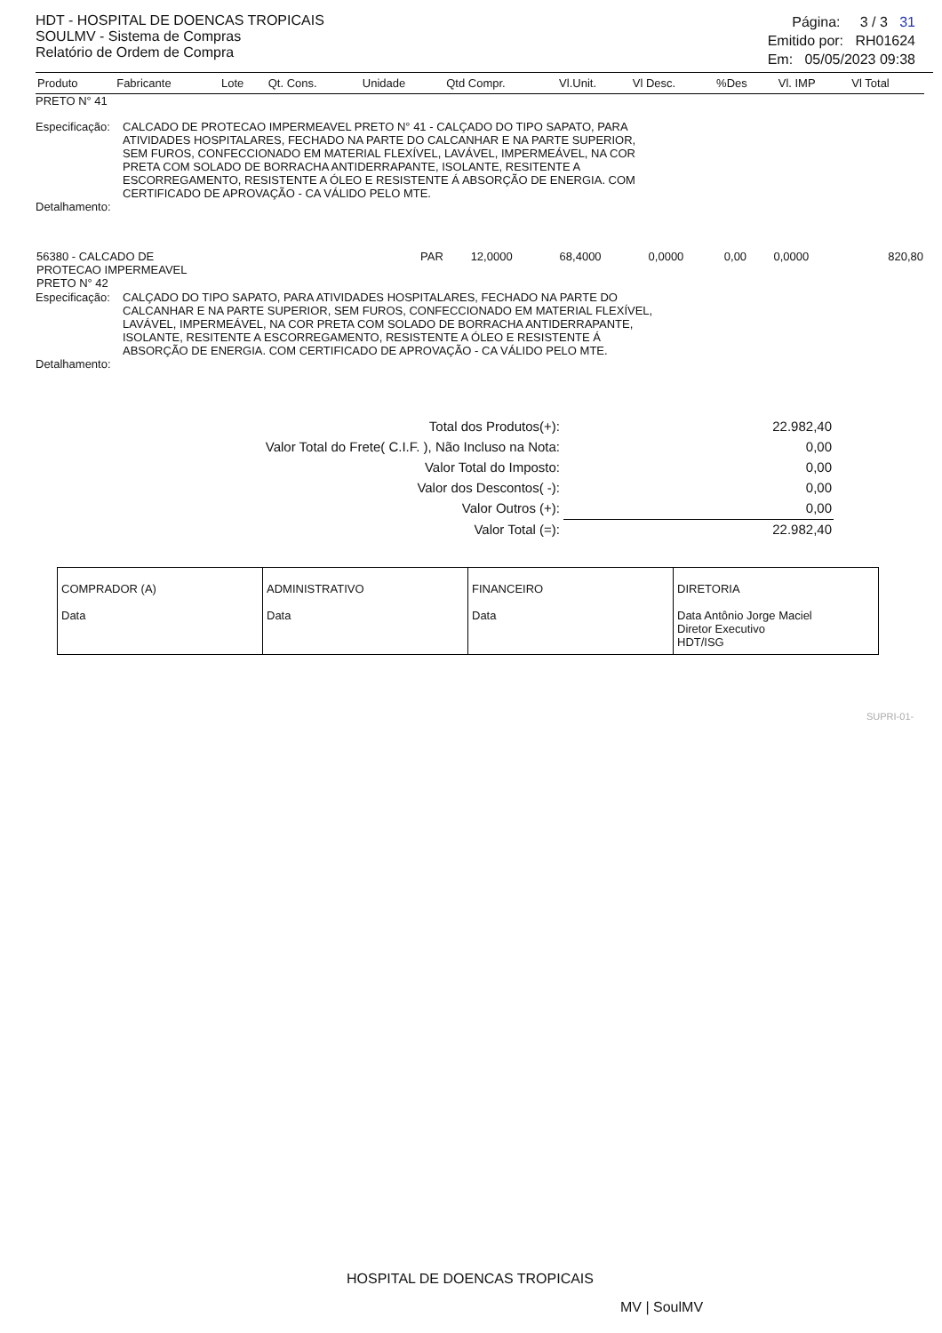HDT - HOSPITAL DE DOENCAS TROPICAIS
SOULMV - Sistema de Compras
Relatório de Ordem de Compra
Página: 3 / 3 31
Emitido por: RH01624
Em: 05/05/2023 09:38
| Produto | Fabricante | Lote | Qt. Cons. | Unidade | Qtd Compr. | Vl.Unit. | Vl Desc. | %Des | Vl. IMP | Vl Total |
| --- | --- | --- | --- | --- | --- | --- | --- | --- | --- | --- |
PRETO N° 41
Especificação:
CALCADO DE PROTECAO IMPERMEAVEL PRETO N° 41 - CALÇADO DO TIPO SAPATO, PARA ATIVIDADES HOSPITALARES, FECHADO NA PARTE DO CALCANHAR E NA PARTE SUPERIOR, SEM FUROS, CONFECCIONADO EM MATERIAL FLEXÍVEL, LAVÁVEL, IMPERMEÁVEL, NA COR PRETA COM SOLADO DE BORRACHA ANTIDERRAPANTE, ISOLANTE, RESITENTE A ESCORREGAMENTO, RESISTENTE A ÓLEO E RESISTENTE Á ABSORÇÃO DE ENERGIA. COM CERTIFICADO DE APROVAÇÃO - CA VÁLIDO PELO MTE.
Detalhamento:
| 56380 - CALCADO DE PROTECAO IMPERMEAVEL PRETO N° 42 | PAR | 12,0000 | 68,4000 | 0,0000 | 0,00 | 0,0000 | 820,80 |
Especificação:
CALÇADO DO TIPO SAPATO, PARA ATIVIDADES HOSPITALARES, FECHADO NA PARTE DO CALCANHAR E NA PARTE SUPERIOR, SEM FUROS, CONFECCIONADO EM MATERIAL FLEXÍVEL, LAVÁVEL, IMPERMEÁVEL, NA COR PRETA COM SOLADO DE BORRACHA ANTIDERRAPANTE, ISOLANTE, RESITENTE A ESCORREGAMENTO, RESISTENTE A ÓLEO E RESISTENTE Á ABSORÇÃO DE ENERGIA. COM CERTIFICADO DE APROVAÇÃO - CA VÁLIDO PELO MTE.
Detalhamento:
| Total dos Produtos(+): | 22.982,40 |
| Valor Total do Frete( C.I.F. ), Não Incluso na Nota: | 0,00 |
| Valor Total do Imposto: | 0,00 |
| Valor dos Descontos( -): | 0,00 |
| Valor Outros (+): | 0,00 |
| Valor Total (=): | 22.982,40 |
| COMPRADOR (A) Data | ADMINISTRATIVO Data | FINANCEIRO Data | DIRETORIA Data Antônio Jorge Maciel Diretor Executivo HDT/ISG |
SUPRI-01-
HOSPITAL DE DOENCAS TROPICAIS
MV | SoulMV